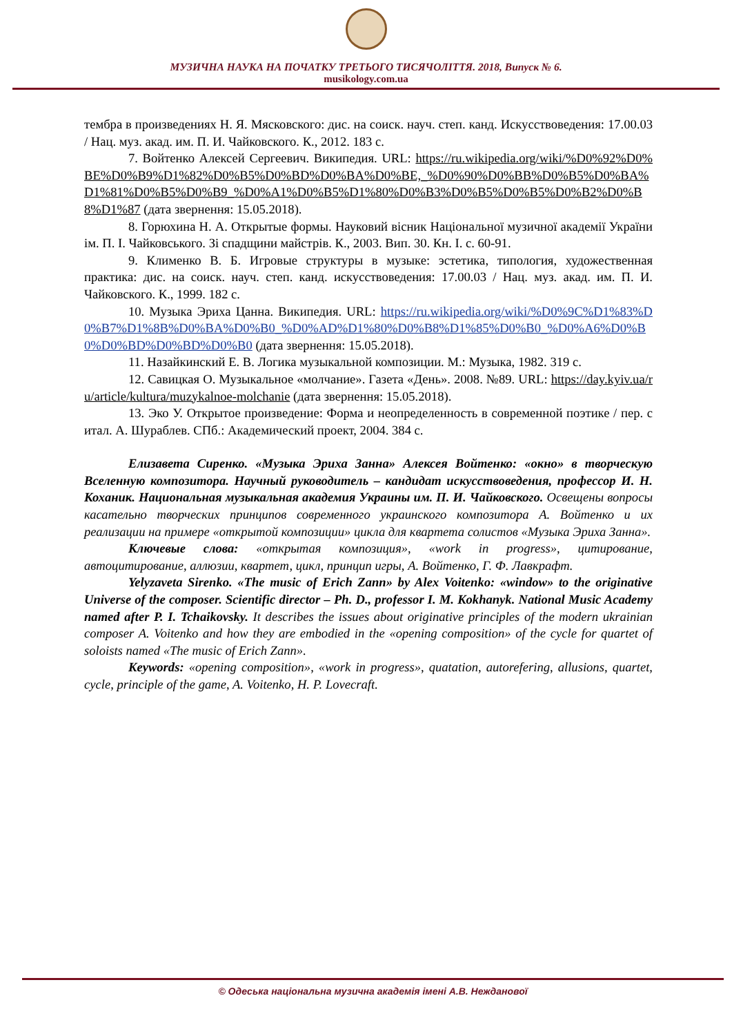МУЗИЧНА НАУКА НА ПОЧАТКУ ТРЕТЬОГО ТИСЯЧОЛІТТЯ. 2018, Випуск № 6.
musikology.com.ua
тембра в произведениях Н. Я. Мясковского: дис. на соиск. науч. степ. канд. Искусствоведения: 17.00.03 / Нац. муз. акад. им. П. И. Чайковского. К., 2012. 183 с.
7. Войтенко Алексей Сергеевич. Википедия. URL: https://ru.wikipedia.org/wiki/%D0%92%D0%BE%D0%B9%D1%82%D0%B5%D0%BD%D0%BA%D0%BE,_%D0%90%D0%BB%D0%B5%D0%BA%D1%81%D0%B5%D0%B9_%D0%A1%D0%B5%D1%80%D0%B3%D0%B5%D0%B5%D0%B2%D0%B8%D1%87 (дата звернення: 15.05.2018).
8. Горюхина Н. А. Открытые формы. Науковий вісник Національної музичної академії України ім. П. І. Чайковського. Зі спадщини майстрів. К., 2003. Вип. 30. Кн. I. с. 60-91.
9. Клименко В. Б. Игровые структуры в музыке: эстетика, типология, художественная практика: дис. на соиск. науч. степ. канд. искусствоведения: 17.00.03 / Нац. муз. акад. им. П. И. Чайковского. К., 1999. 182 с.
10. Музыка Эриха Цанна. Википедия. URL: https://ru.wikipedia.org/wiki/%D0%9C%D1%83%D0%B7%D1%8B%D0%BA%D0%B0_%D0%AD%D1%80%D0%B8%D1%85%D0%B0_%D0%A6%D0%B0%D0%BD%D0%BD%D0%B0 (дата звернення: 15.05.2018).
11. Назайкинский Е. В. Логика музыкальной композиции. М.: Музыка, 1982. 319 с.
12. Савицкая О. Музыкальное «молчание». Газета «День». 2008. №89. URL: https://day.kyiv.ua/ru/article/kultura/muzykalnoe-molchanie (дата звернення: 15.05.2018).
13. Эко У. Открытое произведение: Форма и неопределенность в современной поэтике / пер. с итал. А. Шураблев. СПб.: Академический проект, 2004. 384 с.
Елизавета Сиренко. «Музыка Эриха Занна» Алексея Войтенко: «окно» в творческую Вселенную композитора. Научный руководитель – кандидат искусствоведения, профессор И. Н. Коханик. Национальная музыкальная академия Украины им. П. И. Чайковского. Освещены вопросы касательно творческих принципов современного украинского композитора А. Войтенко и их реализации на примере «открытой композиции» цикла для квартета солистов «Музыка Эриха Занна».
Ключевые слова: «открытая композиция», «work in progress», цитирование, автоцитирование, аллюзии, квартет, цикл, принцип игры, А. Войтенко, Г. Ф. Лавкрафт.
Yelyzaveta Sirenko. «The music of Erich Zann» by Alex Voitenko: «window» to the originative Universe of the composer. Scientific director – Ph. D., professor I. M. Kokhanyk. National Music Academy named after P. I. Tchaikovsky. It describes the issues about originative principles of the modern ukrainian composer A. Voitenko and how they are embodied in the «opening composition» of the cycle for quartet of soloists named «The music of Erich Zann».
Keywords: «opening composition», «work in progress», quatation, autorefering, allusions, quartet, cycle, principle of the game, A. Voitenko, H. P. Lovecraft.
© Одеська національна музична академія імені А.В. Нежданової